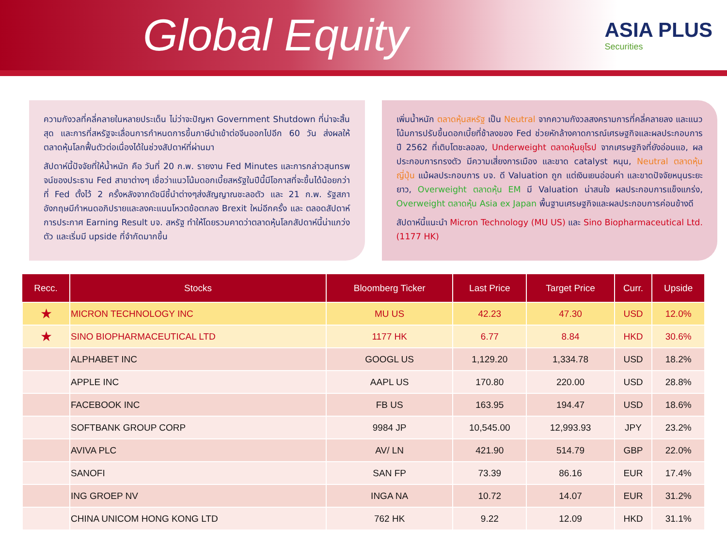Global Equity
ASIA PLUS
Securities
ความกังวลที่คลี่คลายในหลายประเด็น ไม่ว่าจะปัญหา Government Shutdown ที่น่าจะสิ้นสุด และการที่สหรัฐจะเลื่อนการกำหนดการขึ้นภาษีนำเข้าต่อจีนออกไปอีก 60 วัน ส่งผลให้ตลาดหุ้นโลกฟื้นตัวต่อเนื่องได้ในช่วงสัปดาห์ที่ผ่านมา
สัปดาห์นี้ปัจจัยที่ให้น้ำหนัก คือ วันที่ 20 ก.พ. รายงาน Fed Minutes และการกล่าวสุนทรพจน์ของประธาน Fed สาขาต่างๆ เชื่อว่าแนวโน้มดอกเบี้ยสหรัฐในปีนี้มีโอกาสที่จะขึ้นได้น้อยกว่าที่ Fed ตั้งไว้ 2 ครั้งหลังจากดัชนีชี้นำต่างๆส่งสัญญาณชะลอตัว และ 21 ก.พ. รัฐสภาอังกฤษมีกำหนดอภิปรายและลงคะแนนโหวตข้อตกลง Brexit ใหม่อีกครั้ง และ ตลอดสัปดาห์การประกาศ Earning Result บจ. สหรัฐ ทำให้โดยรวมคาดว่าตลาดหุ้นโลกสัปดาห์นี้น่าแกว่งตัว และเริ่มมี upside ที่จำกัดมากขึ้น
เพิ่มน้ำหนัก ตลาดหุ้นสหรัฐ เป็น Neutral จากความกังวลสงครามการที่คลี่คลายลง และแนวโน้มการปรับขึ้นดอกเบี้ยที่ช้าลงของ Fed ช่วยหักล้างคาดการณ์เศรษฐกิจและผลประกอบการปี 2562 ที่เติบโตชะลอลง, Underweight ตลาดหุ้นยุโรป จากเศรษฐกิจที่ยังอ่อนแอ, ผลประกอบการทรงตัว มีความเสี่ยงการเมือง และขาด catalyst หนุน, Neutral ตลาดหุ้นญี่ปุ่น แม้ผลประกอบการ บจ. ดี Valuation ถูก แต่เงินเยนอ่อนค่า และขาดปัจจัยหนุนระยะยาว, Overweight ตลาดหุ้น EM มี Valuation น่าสนใจ ผลประกอบการแข็งแกร่ง, Overweight ตลาดหุ้น Asia ex Japan พื้นฐานเศรษฐกิจและผลประกอบการค่อนข้างดี
สัปดาห์นี้แนะนำ Micron Technology (MU US) และ Sino Biopharmaceutical Ltd. (1177 HK)
| Recc. | Stocks | Bloomberg Ticker | Last Price | Target Price | Curr. | Upside |
| --- | --- | --- | --- | --- | --- | --- |
| ★ | MICRON TECHNOLOGY INC | MU US | 42.23 | 47.30 | USD | 12.0% |
| ★ | SINO BIOPHARMACEUTICAL LTD | 1177 HK | 6.77 | 8.84 | HKD | 30.6% |
| | ALPHABET INC | GOOGL US | 1,129.20 | 1,334.78 | USD | 18.2% |
| | APPLE INC | AAPL US | 170.80 | 220.00 | USD | 28.8% |
| | FACEBOOK INC | FB US | 163.95 | 194.47 | USD | 18.6% |
| | SOFTBANK GROUP CORP | 9984 JP | 10,545.00 | 12,993.93 | JPY | 23.2% |
| | AVIVA PLC | AV/ LN | 421.90 | 514.79 | GBP | 22.0% |
| | SANOFI | SAN FP | 73.39 | 86.16 | EUR | 17.4% |
| | ING GROEP NV | INGA NA | 10.72 | 14.07 | EUR | 31.2% |
| | CHINA UNICOM HONG KONG LTD | 762 HK | 9.22 | 12.09 | HKD | 31.1% |